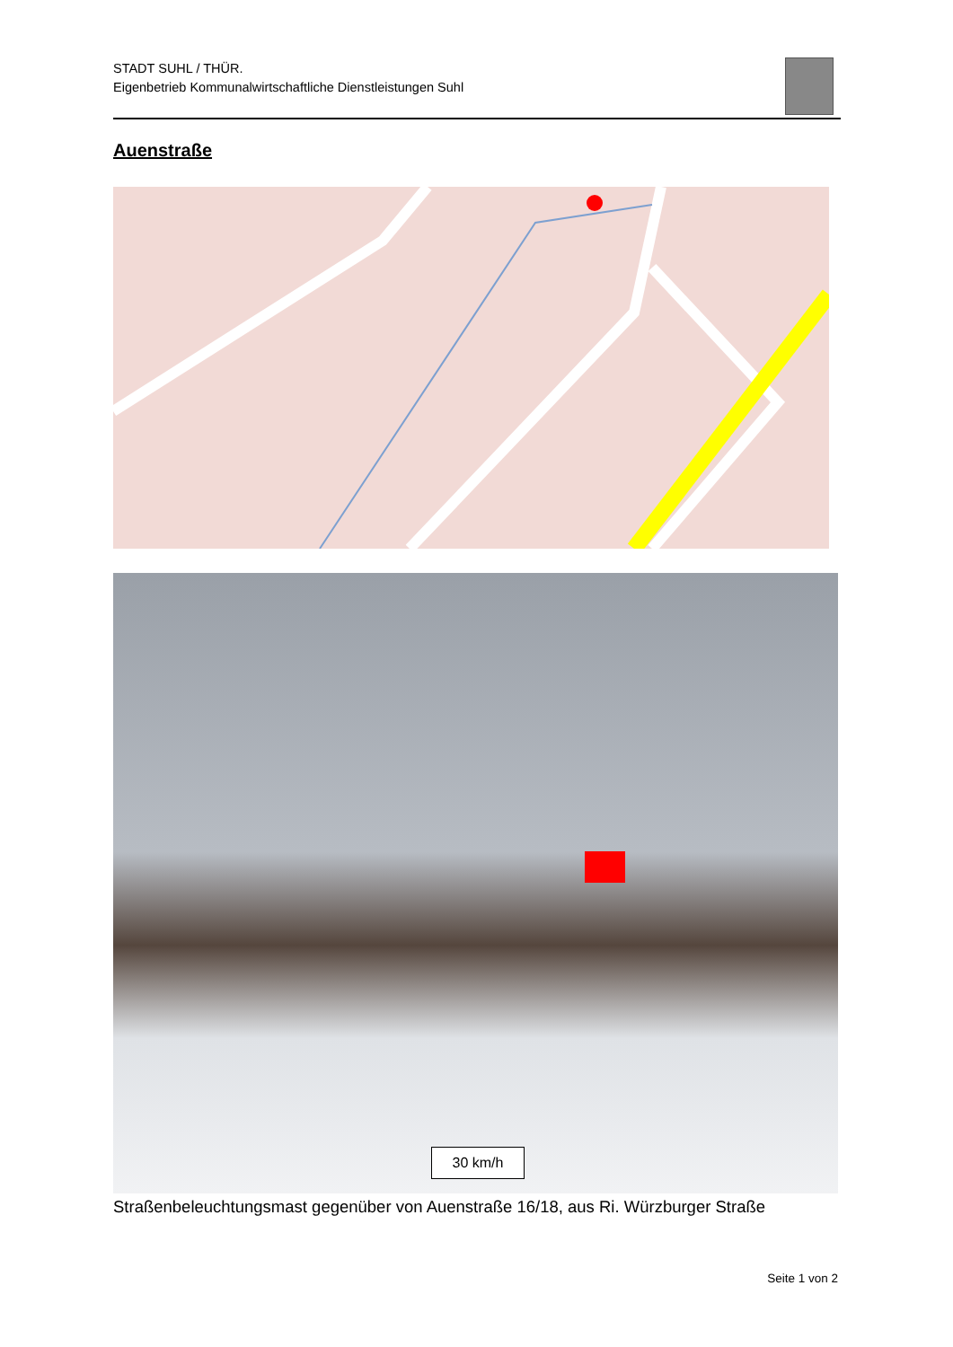STADT SUHL / THÜR.
Eigenbetrieb Kommunalwirtschaftliche Dienstleistungen Suhl
Auenstraße
30 km/h
Straßenbeleuchtungsmast gegenüber von Auenstraße 16/18, aus Ri. Würzburger Straße
Seite 1 von 2